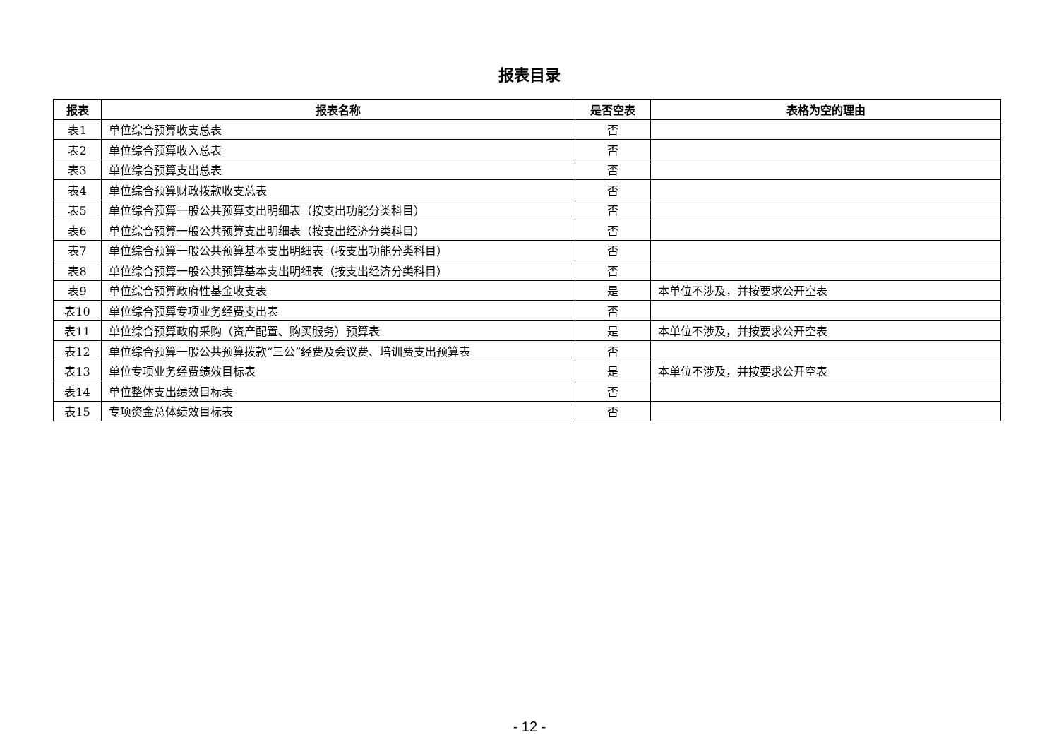报表目录
| 报表 | 报表名称 | 是否空表 | 表格为空的理由 |
| --- | --- | --- | --- |
| 表1 | 单位综合预算收支总表 | 否 | |
| 表2 | 单位综合预算收入总表 | 否 | |
| 表3 | 单位综合预算支出总表 | 否 | |
| 表4 | 单位综合预算财政拨款收支总表 | 否 | |
| 表5 | 单位综合预算一般公共预算支出明细表（按支出功能分类科目） | 否 | |
| 表6 | 单位综合预算一般公共预算支出明细表（按支出经济分类科目） | 否 | |
| 表7 | 单位综合预算一般公共预算基本支出明细表（按支出功能分类科目） | 否 | |
| 表8 | 单位综合预算一般公共预算基本支出明细表（按支出经济分类科目） | 否 | |
| 表9 | 单位综合预算政府性基金收支表 | 是 | 本单位不涉及，并按要求公开空表 |
| 表10 | 单位综合预算专项业务经费支出表 | 否 | |
| 表11 | 单位综合预算政府采购（资产配置、购买服务）预算表 | 是 | 本单位不涉及，并按要求公开空表 |
| 表12 | 单位综合预算一般公共预算拨款“三公”经费及会议费、培训费支出预算表 | 否 | |
| 表13 | 单位专项业务经费绩效目标表 | 是 | 本单位不涉及，并按要求公开空表 |
| 表14 | 单位整体支出绩效目标表 | 否 | |
| 表15 | 专项资金总体绩效目标表 | 否 | |
- 12 -